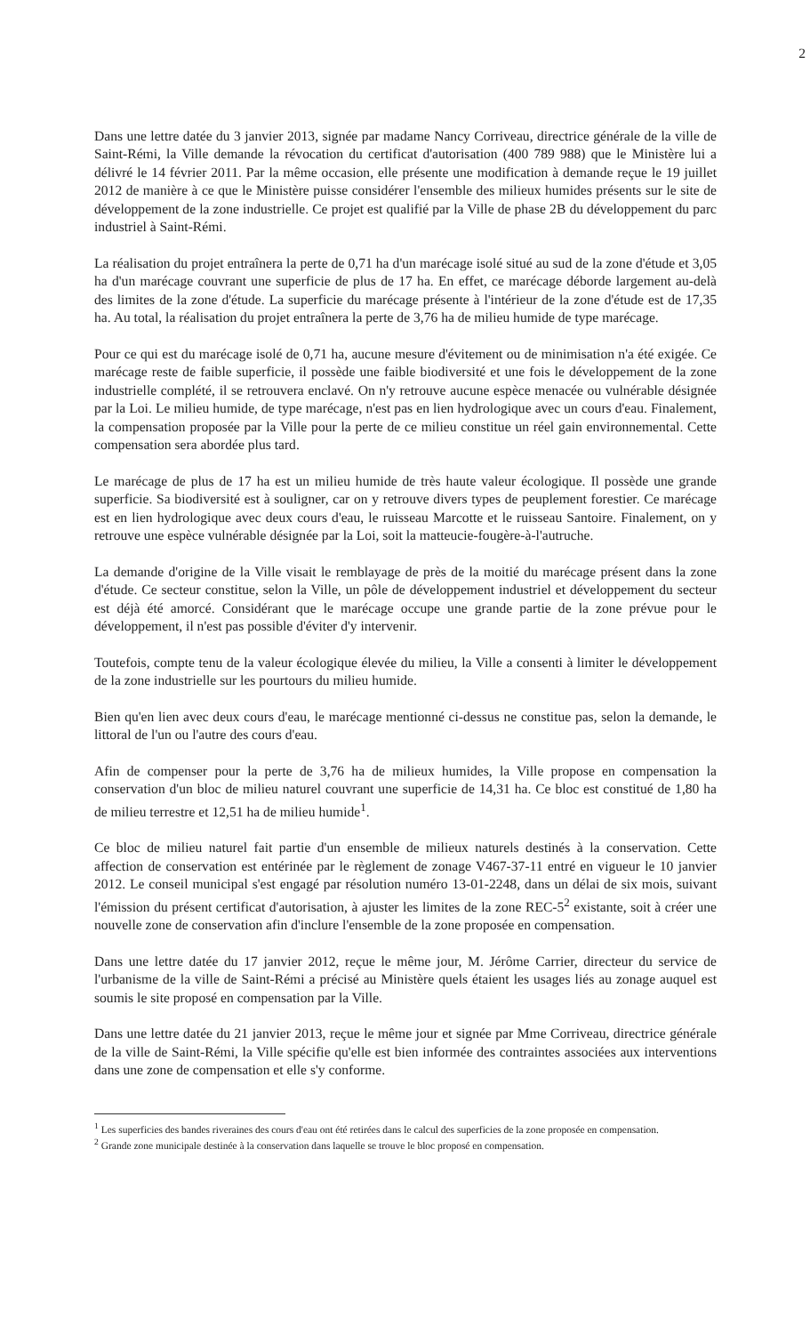2
Dans une lettre datée du 3 janvier 2013, signée par madame Nancy Corriveau, directrice générale de la ville de Saint-Rémi, la Ville demande la révocation du certificat d'autorisation (400 789 988) que le Ministère lui a délivré le 14 février 2011. Par la même occasion, elle présente une modification à demande reçue le 19 juillet 2012 de manière à ce que le Ministère puisse considérer l'ensemble des milieux humides présents sur le site de développement de la zone industrielle. Ce projet est qualifié par la Ville de phase 2B du développement du parc industriel à Saint-Rémi.
La réalisation du projet entraînera la perte de 0,71 ha d'un marécage isolé situé au sud de la zone d'étude et 3,05 ha d'un marécage couvrant une superficie de plus de 17 ha. En effet, ce marécage déborde largement au-delà des limites de la zone d'étude. La superficie du marécage présente à l'intérieur de la zone d'étude est de 17,35 ha. Au total, la réalisation du projet entraînera la perte de 3,76 ha de milieu humide de type marécage.
Pour ce qui est du marécage isolé de 0,71 ha, aucune mesure d'évitement ou de minimisation n'a été exigée. Ce marécage reste de faible superficie, il possède une faible biodiversité et une fois le développement de la zone industrielle complété, il se retrouvera enclavé. On n'y retrouve aucune espèce menacée ou vulnérable désignée par la Loi. Le milieu humide, de type marécage, n'est pas en lien hydrologique avec un cours d'eau. Finalement, la compensation proposée par la Ville pour la perte de ce milieu constitue un réel gain environnemental. Cette compensation sera abordée plus tard.
Le marécage de plus de 17 ha est un milieu humide de très haute valeur écologique. Il possède une grande superficie. Sa biodiversité est à souligner, car on y retrouve divers types de peuplement forestier. Ce marécage est en lien hydrologique avec deux cours d'eau, le ruisseau Marcotte et le ruisseau Santoire. Finalement, on y retrouve une espèce vulnérable désignée par la Loi, soit la matteucie-fougère-à-l'autruche.
La demande d'origine de la Ville visait le remblayage de près de la moitié du marécage présent dans la zone d'étude. Ce secteur constitue, selon la Ville, un pôle de développement industriel et développement du secteur est déjà été amorcé. Considérant que le marécage occupe une grande partie de la zone prévue pour le développement, il n'est pas possible d'éviter d'y intervenir.
Toutefois, compte tenu de la valeur écologique élevée du milieu, la Ville a consenti à limiter le développement de la zone industrielle sur les pourtours du milieu humide.
Bien qu'en lien avec deux cours d'eau, le marécage mentionné ci-dessus ne constitue pas, selon la demande, le littoral de l'un ou l'autre des cours d'eau.
Afin de compenser pour la perte de 3,76 ha de milieux humides, la Ville propose en compensation la conservation d'un bloc de milieu naturel couvrant une superficie de 14,31 ha. Ce bloc est constitué de 1,80 ha de milieu terrestre et 12,51 ha de milieu humide<sup>1</sup>.
Ce bloc de milieu naturel fait partie d'un ensemble de milieux naturels destinés à la conservation. Cette affection de conservation est entérinée par le règlement de zonage V467-37-11 entré en vigueur le 10 janvier 2012. Le conseil municipal s'est engagé par résolution numéro 13-01-2248, dans un délai de six mois, suivant l'émission du présent certificat d'autorisation, à ajuster les limites de la zone REC-5<sup>2</sup> existante, soit à créer une nouvelle zone de conservation afin d'inclure l'ensemble de la zone proposée en compensation.
Dans une lettre datée du 17 janvier 2012, reçue le même jour, M. Jérôme Carrier, directeur du service de l'urbanisme de la ville de Saint-Rémi a précisé au Ministère quels étaient les usages liés au zonage auquel est soumis le site proposé en compensation par la Ville.
Dans une lettre datée du 21 janvier 2013, reçue le même jour et signée par Mme Corriveau, directrice générale de la ville de Saint-Rémi, la Ville spécifie qu'elle est bien informée des contraintes associées aux interventions dans une zone de compensation et elle s'y conforme.
<sup>1</sup> Les superficies des bandes riveraines des cours d'eau ont été retirées dans le calcul des superficies de la zone proposée en compensation.
<sup>2</sup> Grande zone municipale destinée à la conservation dans laquelle se trouve le bloc proposé en compensation.